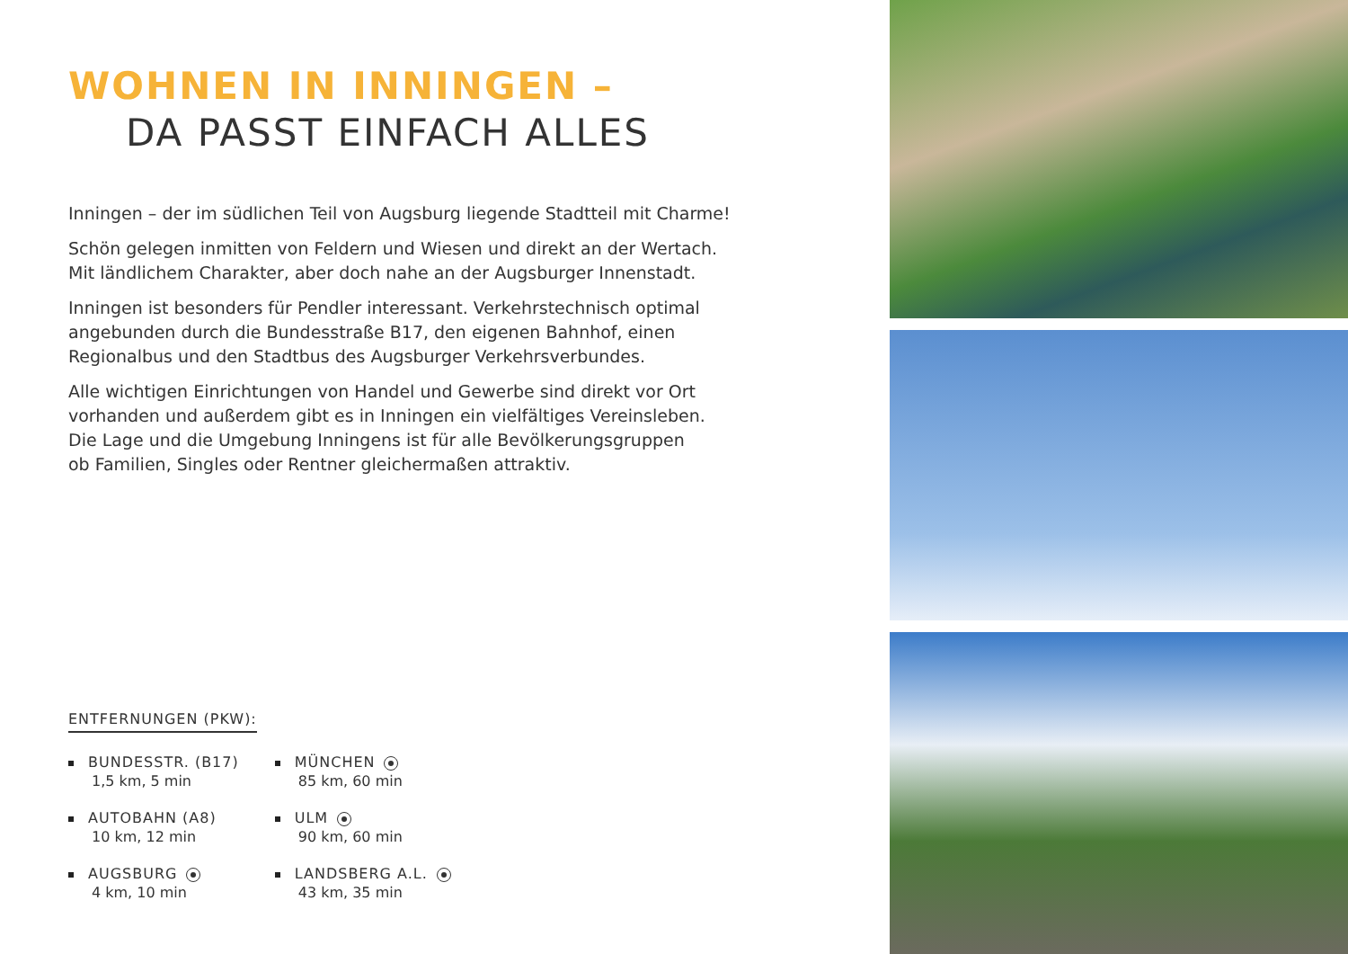WOHNEN IN INNINGEN –
DA PASST EINFACH ALLES
Inningen – der im südlichen Teil von Augsburg liegende Stadtteil mit Charme!
Schön gelegen inmitten von Feldern und Wiesen und direkt an der Wertach.
Mit ländlichem Charakter, aber doch nahe an der Augsburger Innenstadt.
Inningen ist besonders für Pendler interessant. Verkehrstechnisch optimal
angebunden durch die Bundesstraße B17, den eigenen Bahnhof, einen
Regionalbus und den Stadtbus des Augsburger Verkehrsverbundes.
Alle wichtigen Einrichtungen von Handel und Gewerbe sind direkt vor Ort
vorhanden und außerdem gibt es in Inningen ein vielfältiges Vereinsleben.
Die Lage und die Umgebung Inningens ist für alle Bevölkerungsgruppen
ob Familien, Singles oder Rentner gleichermaßen attraktiv.
ENTFERNUNGEN (PKW):
BUNDESSTR. (B17)
1,5 km, 5 min
AUTOBAHN (A8)
10 km, 12 min
AUGSBURG
4 km, 10 min
MÜNCHEN
85 km, 60 min
ULM
90 km, 60 min
LANDSBERG A.L.
43 km, 35 min